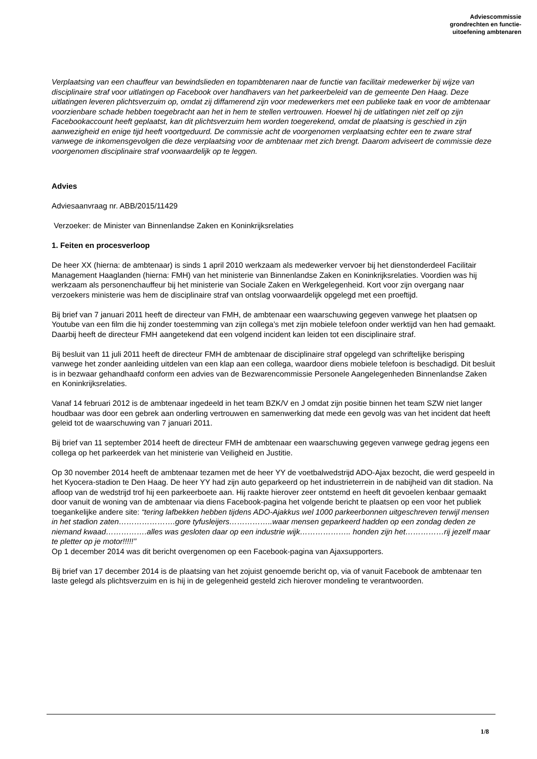Adviescommissie
grondrechten en functie-
uitoefening ambtenaren
Verplaatsing van een chauffeur van bewindslieden en topambtenaren naar de functie van facilitair medewerker bij wijze van disciplinaire straf voor uitlatingen op Facebook over handhavers van het parkeerbeleid van de gemeente Den Haag. Deze uitlatingen leveren plichtsverzuim op, omdat zij diffamerend zijn voor medewerkers met een publieke taak en voor de ambtenaar voorzienbare schade hebben toegebracht aan het in hem te stellen vertrouwen. Hoewel hij de uitlatingen niet zelf op zijn Facebookaccount heeft geplaatst, kan dit plichtsverzuim hem worden toegerekend, omdat de plaatsing is geschied in zijn aanwezigheid en enige tijd heeft voortgeduurd. De commissie acht de voorgenomen verplaatsing echter een te zware straf vanwege de inkomensgevolgen die deze verplaatsing voor de ambtenaar met zich brengt. Daarom adviseert de commissie deze voorgenomen disciplinaire straf voorwaardelijk op te leggen.
Advies
Adviesaanvraag nr. ABB/2015/11429
Verzoeker: de Minister van Binnenlandse Zaken en Koninkrijksrelaties
1. Feiten en procesverloop
De heer XX (hierna: de ambtenaar) is sinds 1 april 2010 werkzaam als medewerker vervoer bij het dienstonderdeel Facilitair Management Haaglanden (hierna: FMH) van het ministerie van Binnenlandse Zaken en Koninkrijksrelaties. Voordien was hij werkzaam als personenchauffeur bij het ministerie van Sociale Zaken en Werkgelegenheid. Kort voor zijn overgang naar verzoekers ministerie was hem de disciplinaire straf van ontslag voorwaardelijk opgelegd met een proeftijd.
Bij brief van 7 januari 2011 heeft de directeur van FMH, de ambtenaar een waarschuwing gegeven vanwege het plaatsen op Youtube van een film die hij zonder toestemming van zijn collega’s met zijn mobiele telefoon onder werktijd van hen had gemaakt. Daarbij heeft de directeur FMH aangetekend dat een volgend incident kan leiden tot een disciplinaire straf.
Bij besluit van 11 juli 2011 heeft de directeur FMH de ambtenaar de disciplinaire straf opgelegd van schriftelijke berisping vanwege het zonder aanleiding uitdelen van een klap aan een collega, waardoor diens mobiele telefoon is beschadigd. Dit besluit is in bezwaar gehandhaafd conform een advies van de Bezwarencommissie Personele Aangelegenheden Binnenlandse Zaken en Koninkrijksrelaties.
Vanaf 14 februari 2012 is de ambtenaar ingedeeld in het team BZK/V en J omdat zijn positie binnen het team SZW niet langer houdbaar was door een gebrek aan onderling vertrouwen en samenwerking dat mede een gevolg was van het incident dat heeft geleid tot de waarschuwing van 7 januari 2011.
Bij brief van 11 september 2014 heeft de directeur FMH de ambtenaar een waarschuwing gegeven vanwege gedrag jegens een collega op het parkeerdek van het ministerie van Veiligheid en Justitie.
Op 30 november 2014 heeft de ambtenaar tezamen met de heer YY de voetbalwedstrijd ADO-Ajax bezocht, die werd gespeeld in het Kyocera-stadion te Den Haag. De heer YY had zijn auto geparkeerd op het industrieterrein in de nabijheid van dit stadion. Na afloop van de wedstrijd trof hij een parkeerboete aan. Hij raakte hierover zeer ontstemd en heeft dit gevoelen kenbaar gemaakt door vanuit de woning van de ambtenaar via diens Facebook-pagina het volgende bericht te plaatsen op een voor het publiek toegankelijke andere site: “tering lafbekken hebben tijdens ADO-Ajakkus wel 1000 parkeerbonnen uitgeschreven terwijl mensen in het stadion zaten………………….gore tyfusleijers……………..waar mensen geparkeerd hadden op een zondag deden ze niemand kwaad…………….alles was gesloten daar op een industrie wijk……………….. honden zijn het……………rij jezelf maar te pletter op je motor!!!!!’’
Op 1 december 2014 was dit bericht overgenomen op een Facebook-pagina van Ajaxsupporters.
Bij brief van 17 december 2014 is de plaatsing van het zojuist genoemde bericht op, via of vanuit Facebook de ambtenaar ten laste gelegd als plichtsverzuim en is hij in de gelegenheid gesteld zich hierover mondeling te verantwoorden.
1/8